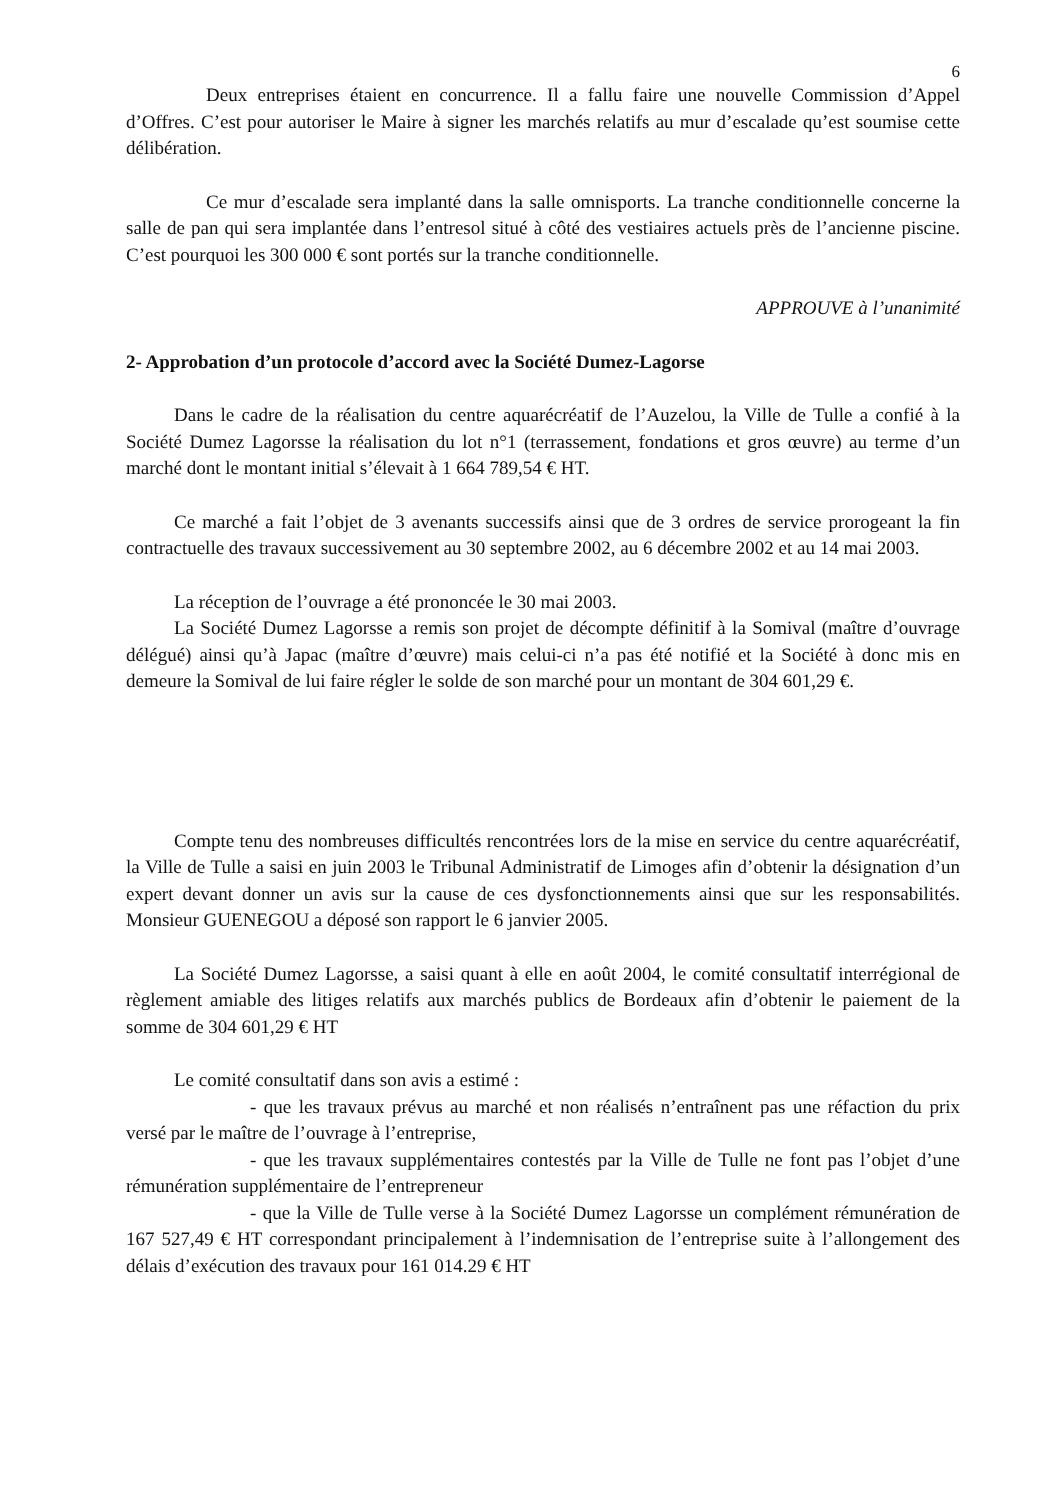6
Deux entreprises étaient en concurrence. Il a fallu faire une nouvelle Commission d’Appel d’Offres. C’est pour autoriser le Maire à signer les marchés relatifs au mur d’escalade qu’est soumise cette délibération.
Ce mur d’escalade sera implanté dans la salle omnisports. La tranche conditionnelle concerne la salle de pan qui sera implantée dans l’entresol situé à côté des vestiaires actuels près de l’ancienne piscine. C’est pourquoi les 300 000 € sont portés sur la tranche conditionnelle.
APPROUVE à l’unanimité
2- Approbation d’un protocole d’accord avec la Société Dumez-Lagorse
Dans le cadre de la réalisation du centre aquarécréatif de l’Auzelou, la Ville de Tulle a confié à la Société Dumez Lagorsse la réalisation du lot n°1 (terrassement, fondations et gros œuvre) au terme d’un marché dont le montant initial s’élevait à 1 664 789,54 € HT.
Ce marché a fait l’objet de 3 avenants successifs ainsi que de 3 ordres de service prorogeant la fin contractuelle des travaux successivement au 30 septembre 2002, au 6 décembre 2002 et au 14 mai 2003.
La réception de l’ouvrage a été prononcée le 30 mai 2003.
La Société Dumez Lagorsse a remis son projet de décompte définitif à la Somival (maître d’ouvrage délégué) ainsi qu’à Japac (maître d’œuvre) mais celui-ci n’a pas été notifié et la Société à donc mis en demeure la Somival de lui faire régler le solde de son marché pour un montant de 304 601,29 €.
Compte tenu des nombreuses difficultés rencontrées lors de la mise en service du centre aquarécréatif, la Ville de Tulle a saisi en juin 2003 le Tribunal Administratif de Limoges afin d’obtenir la désignation d’un expert devant donner un avis sur la cause de ces dysfonctionnements ainsi que sur les responsabilités. Monsieur GUENEGOU a déposé son rapport le 6 janvier 2005.
La Société Dumez Lagorsse, a saisi quant à elle en août 2004, le comité consultatif interrégional de règlement amiable des litiges relatifs aux marchés publics de Bordeaux afin d’obtenir le paiement de la somme de 304 601,29 € HT
Le comité consultatif dans son avis a estimé :
- que les travaux prévus au marché et non réalisés n’entraînent pas une réfaction du prix versé par le maître de l’ouvrage à l’entreprise,
- que les travaux supplémentaires contestés par la Ville de Tulle ne font pas l’objet d’une rémunération supplémentaire de l’entrepreneur
- que la Ville de Tulle verse à la Société Dumez Lagorsse un complément rémunération de 167 527,49 € HT correspondant principalement à l’indemnisation de l’entreprise suite à l’allongement des délais d’exécution des travaux pour 161 014.29 € HT